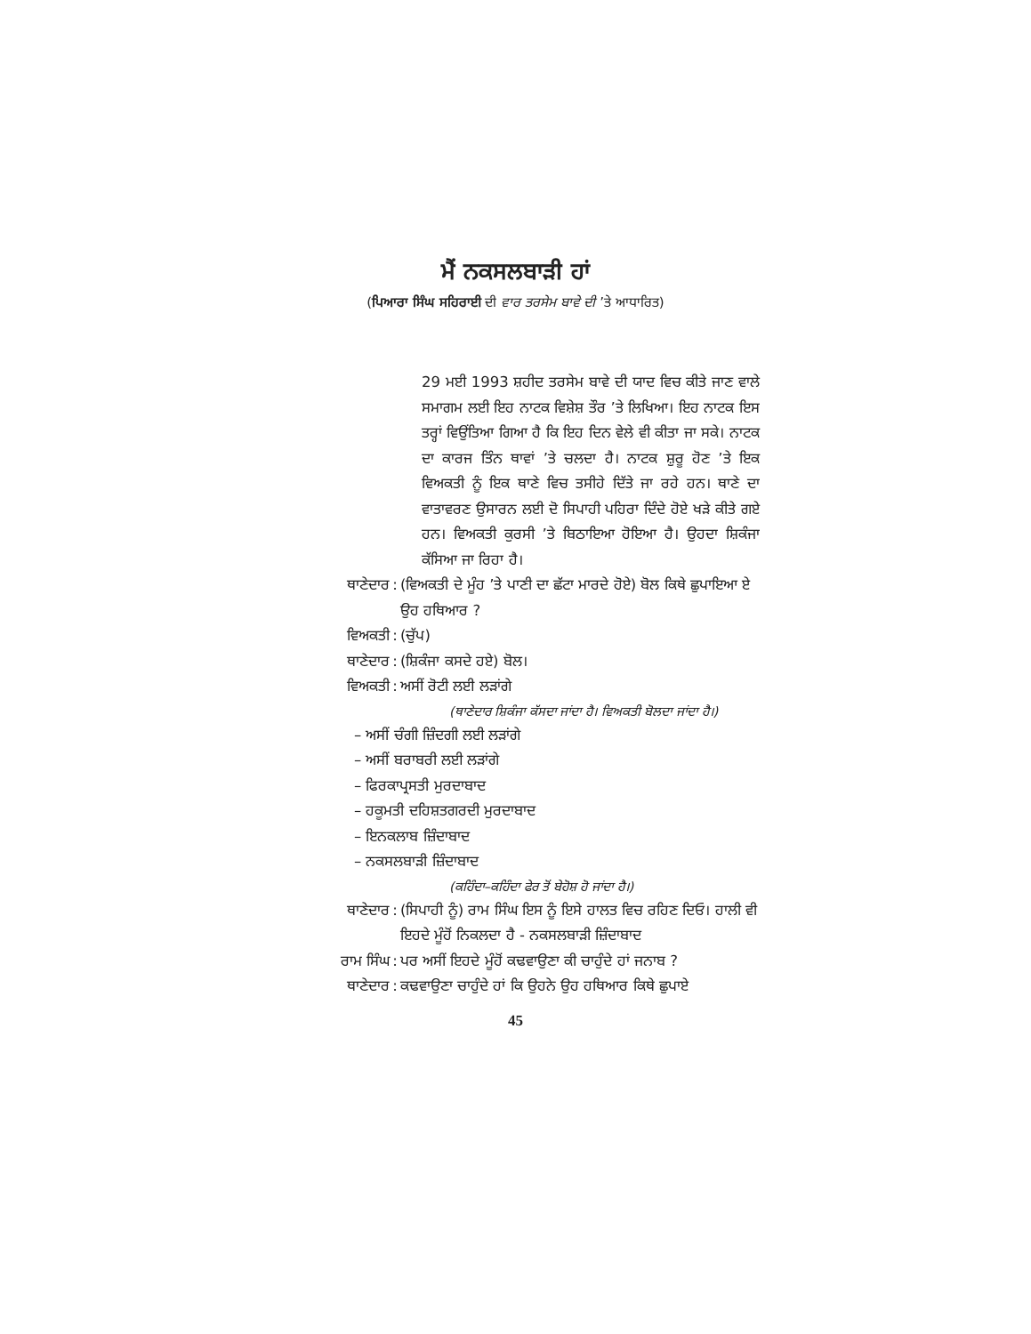ਮੈਂ ਨਕਸਲਬਾੜੀ ਹਾਂ
(ਪਿਆਰਾ ਸਿੰਘ ਸਹਿਰਾਈ ਦੀ ਵਾਰ ਤਰਸੇਮ ਬਾਵੇ ਦੀ ’ਤੇ ਆਧਾਰਿਤ)
29 ਮਈ 1993 ਸ਼ਹੀਦ ਤਰਸੇਮ ਬਾਵੇ ਦੀ ਯਾਦ ਵਿਚ ਕੀਤੇ ਜਾਣ ਵਾਲੇ ਸਮਾਗਮ ਲਈ ਇਹ ਨਾਟਕ ਵਿਸ਼ੇਸ਼ ਤੌਰ ’ਤੇ ਲਿਖਿਆ। ਇਹ ਨਾਟਕ ਇਸ ਤਰ੍ਹਾਂ ਵਿਉਂਤਿਆ ਗਿਆ ਹੈ ਕਿ ਇਹ ਦਿਨ ਵੇਲੇ ਵੀ ਕੀਤਾ ਜਾ ਸਕੇ। ਨਾਟਕ ਦਾ ਕਾਰਜ ਤਿੰਨ ਥਾਵਾਂ ’ਤੇ ਚਲਦਾ ਹੈ। ਨਾਟਕ ਸ਼ੁਰੂ ਹੋਣ ’ਤੇ ਇਕ ਵਿਅਕਤੀ ਨੂੰ ਇਕ ਥਾਣੇ ਵਿਚ ਤਸੀਹੇ ਦਿੱਤੇ ਜਾ ਰਹੇ ਹਨ। ਥਾਣੇ ਦਾ ਵਾਤਾਵਰਣ ਉਸਾਰਨ ਲਈ ਦੋ ਸਿਪਾਹੀ ਪਹਿਰਾ ਦਿੰਦੇ ਹੋਏ ਖੜੇ ਕੀਤੇ ਗਏ ਹਨ। ਵਿਅਕਤੀ ਕੁਰਸੀ ’ਤੇ ਬਿਠਾਇਆ ਹੋਇਆ ਹੈ। ਉਹਦਾ ਸ਼ਿਕੰਜਾ ਕੱਸਿਆ ਜਾ ਰਿਹਾ ਹੈ।
ਥਾਣੇਦਾਰ: (ਵਿਅਕਤੀ ਦੇ ਮੂੰਹ ’ਤੇ ਪਾਣੀ ਦਾ ਛੱਟਾ ਮਾਰਦੇ ਹੋਏ) ਬੋਲ ਕਿਥੇ ਛੁਪਾਇਆ ਏ ਉਹ ਹਥਿਆਰ ?
ਵਿਅਕਤੀ: (ਚੁੱਪ)
ਥਾਣੇਦਾਰ: (ਸ਼ਿਕੰਜਾ ਕਸਦੇ ਹਏ) ਬੋਲ।
ਵਿਅਕਤੀ: ਅਸੀਂ ਰੋਟੀ ਲਈ ਲੜਾਂਗੇ
(ਥਾਣੇਦਾਰ ਸ਼ਿਕੰਜਾ ਕੱਸਦਾ ਜਾਂਦਾ ਹੈ। ਵਿਅਕਤੀ ਬੋਲਦਾ ਜਾਂਦਾ ਹੈ।)
– ਅਸੀਂ ਚੰਗੀ ਜ਼ਿੰਦਗੀ ਲਈ ਲੜਾਂਗੇ
– ਅਸੀਂ ਬਰਾਬਰੀ ਲਈ ਲੜਾਂਗੇ
– ਫਿਰਕਾਪ੍ਰਸਤੀ ਮੁਰਦਾਬਾਦ
– ਹਕੂਮਤੀ ਦਹਿਸ਼ਤਗਰਦੀ ਮੁਰਦਾਬਾਦ
– ਇਨਕਲਾਬ ਜ਼ਿੰਦਾਬਾਦ
– ਨਕਸਲਬਾੜੀ ਜ਼ਿੰਦਾਬਾਦ
(ਕਹਿੰਦਾ–ਕਹਿੰਦਾ ਫੇਰ ਤੋਂ ਬੇਹੋਸ਼ ਹੋ ਜਾਂਦਾ ਹੈ।)
ਥਾਣੇਦਾਰ: (ਸਿਪਾਹੀ ਨੂੰ) ਰਾਮ ਸਿੰਘ ਇਸ ਨੂੰ ਇਸੇ ਹਾਲਤ ਵਿਚ ਰਹਿਣ ਦਿਓ। ਹਾਲੀ ਵੀ ਇਹਦੇ ਮੂੰਹੋਂ ਨਿਕਲਦਾ ਹੈ - ਨਕਸਲਬਾੜੀ ਜ਼ਿੰਦਾਬਾਦ
ਰਾਮ ਸਿੰਘ: ਪਰ ਅਸੀਂ ਇਹਦੇ ਮੂੰਹੋਂ ਕਢਵਾਉਣਾ ਕੀ ਚਾਹੁੰਦੇ ਹਾਂ ਜਨਾਬ ?
ਥਾਣੇਦਾਰ: ਕਢਵਾਉਣਾ ਚਾਹੁੰਦੇ ਹਾਂ ਕਿ ਉਹਨੇ ਉਹ ਹਥਿਆਰ ਕਿਥੇ ਛੁਪਾਏ
45